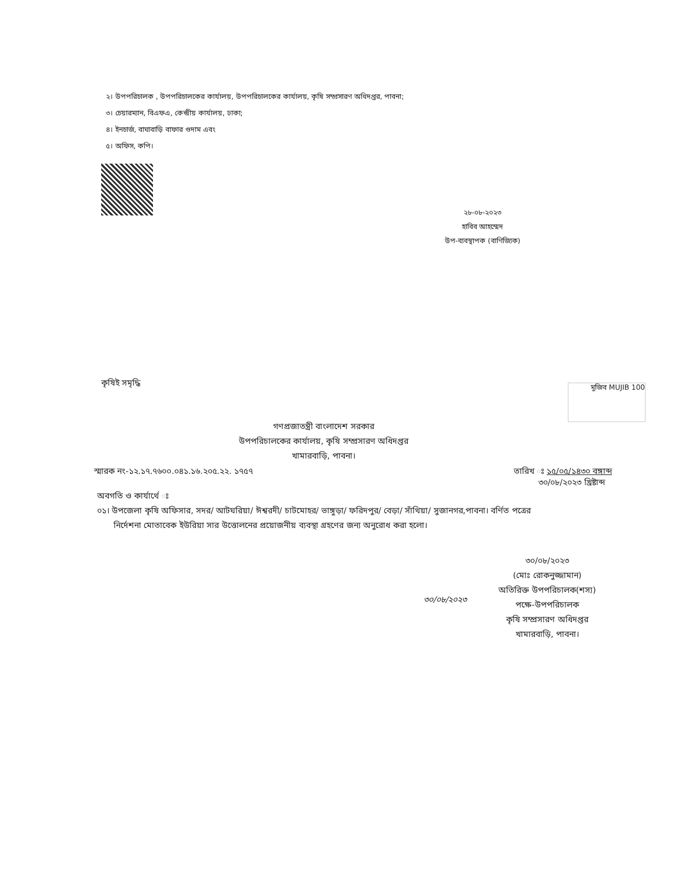২। উপপরিচালক , উপপরিচালকের কার্যালয়, উপপরিচালকের কার্যালয়, কৃষি সম্প্রসারণ অধিদপ্তর, পাবনা;
৩। চেয়ারম্যান, বিএফএ, কেন্দ্রীয় কার্যালয়, ঢাকা;
৪। ইনচার্জ, বাঘাবাড়ি বাফার গুদাম এবং
৫। অফিস, কপি।
২৮-০৮-২০২৩
হাবিব আহম্মেদ
উপ-ব্যবস্থাপক (বাণিজ্যিক)
কৃষিই সমৃদ্ধি মুজিব MUJIB 100
গণপ্রজাতন্ত্রী বাংলাদেশ সরকার
উপপরিচালকের কার্যালয়, কৃষি সম্প্রসারণ অধিদপ্তর
খামারবাড়ি, পাবনা।
স্মারক নং-১২.১৭.৭৬০০.০৪১.১৬.২০৫.২২. ১৭৫৭
তারিখ ঃ ১৫/০৫/১৪৩০ বঙ্গাব্দ
   ৩০/০৮/২০২৩ খ্রিষ্টাব্দ
অবগতি ও কার্যার্থে ঃ
০১। উপজেলা কৃষি অফিসার, সদর/ আটঘরিয়া/ ঈশ্বরদী/ চাটমোহর/ ভাঙ্গুড়া/ ফরিদপুর/ বেড়া/ সাঁথিয়া/ সুজানগর,পাবনা। বর্ণিত পত্রের
  নির্দেশনা মোতাবেক ইউরিয়া সার উত্তোলনের প্রয়োজনীয় ব্যবস্থা গ্রহণের জন্য অনুরোধ করা হলো।
৩০/০৮/২০২৩
(মোঃ রোকনুজ্জামান)
অতিরিক্ত উপপরিচালক(শস্য)
পক্ষে-উপপরিচালক
কৃষি সম্প্রসারণ অধিদপ্তর
খামারবাড়ি, পাবনা।
৩০/০৮/২০২৩